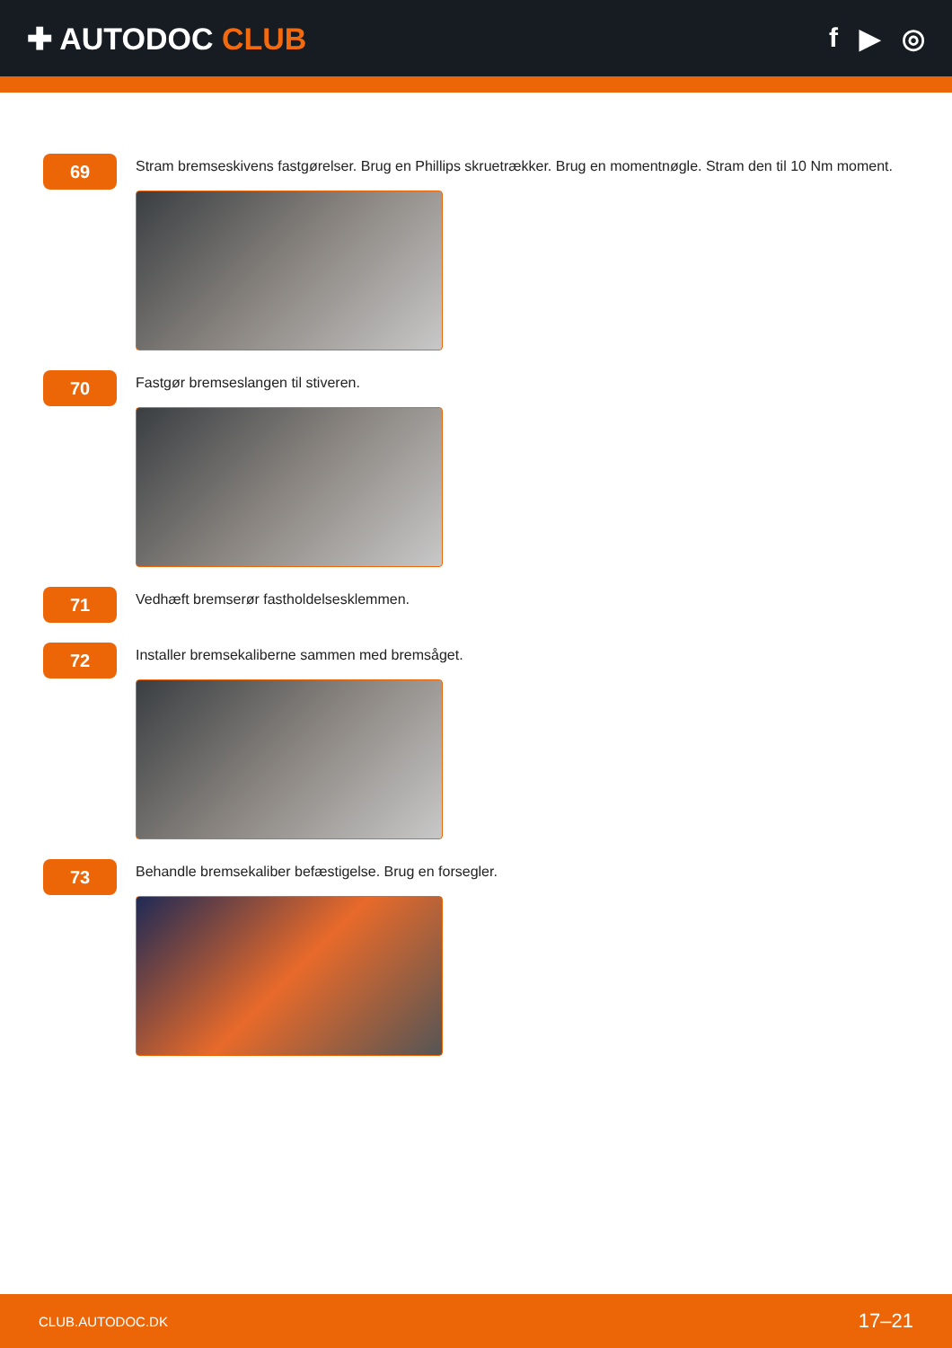✚ AUTODOC CLUB f ▶ ◎
69
Stram bremseskivens fastgørelser. Brug en Phillips skruetrækker. Brug en momentnøgle. Stram den til 10 Nm moment.
70
Fastgør bremseslangen til stiveren.
71
Vedhæft bremserør fastholdelsesklemmen.
72
Installer bremsekaliberne sammen med bremsåget.
73
Behandle bremsekaliber befæstigelse. Brug en forsegler.
CLUB.AUTODOC.DK 17–21